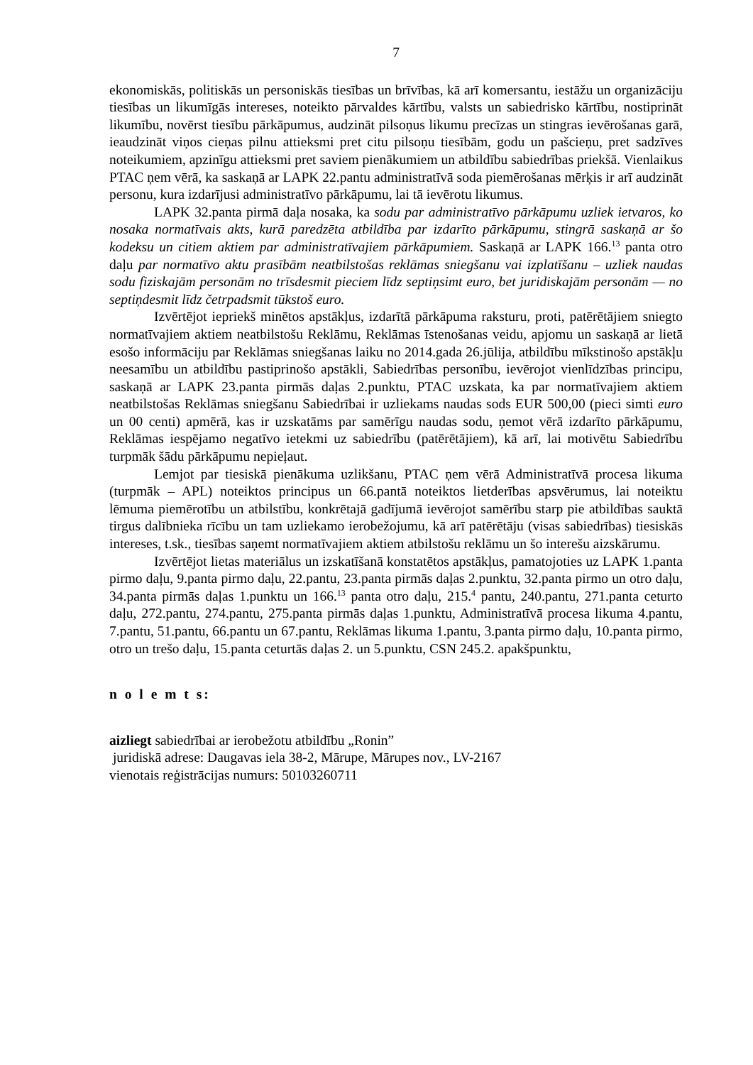7
ekonomiskās, politiskās un personiskās tiesības un brīvības, kā arī komersantu, iestāžu un organizāciju tiesības un likumīgās intereses, noteikto pārvaldes kārtību, valsts un sabiedrisko kārtību, nostiprināt likumību, novērst tiesību pārkāpumus, audzināt pilsoņus likumu precīzas un stingras ievērošanas garā, ieaudzināt viņos cieņas pilnu attieksmi pret citu pilsoņu tiesībām, godu un pašcieņu, pret sadzīves noteikumiem, apzinīgu attieksmi pret saviem pienākumiem un atbildību sabiedrības priekšā. Vienlaikus PTAC ņem vērā, ka saskaņā ar LAPK 22.pantu administratīvā soda piemērošanas mērķis ir arī audzināt personu, kura izdarījusi administratīvo pārkāpumu, lai tā ievērotu likumus.
LAPK 32.panta pirmā daļa nosaka, ka sodu par administratīvo pārkāpumu uzliek ietvaros, ko nosaka normatīvais akts, kurā paredzēta atbildība par izdarīto pārkāpumu, stingrā saskaņā ar šo kodeksu un citiem aktiem par administratīvajiem pārkāpumiem. Saskaņā ar LAPK 166.<sup>13</sup> panta otro daļu par normatīvo aktu prasībām neatbilstošas reklāmas sniegšanu vai izplatīšanu – uzliek naudas sodu fiziskajām personām no trīsdesmit pieciem līdz septiņsimt euro, bet juridiskajām personām — no septiņdesmit līdz četrpadsmit tūkstoš euro.
Izvērtējot iepriekš minētos apstākļus, izdarītā pārkāpuma raksturu, proti, patērētājiem sniegto normatīvajiem aktiem neatbilstošu Reklāmu, Reklāmas īstenošanas veidu, apjomu un saskaņā ar lietā esošo informāciju par Reklāmas sniegšanas laiku no 2014.gada 26.jūlija, atbildību mīkstinošo apstākļu neesamību un atbildību pastiprinošo apstākli, Sabiedrības personību, ievērojot vienlīdzības principu, saskaņā ar LAPK 23.panta pirmās daļas 2.punktu, PTAC uzskata, ka par normatīvajiem aktiem neatbilstošas Reklāmas sniegšanu Sabiedrībai ir uzliekams naudas sods EUR 500,00 (pieci simti euro un 00 centi) apmērā, kas ir uzskatāms par samērīgu naudas sodu, ņemot vērā izdarīto pārkāpumu, Reklāmas iespējamo negatīvo ietekmi uz sabiedrību (patērētājiem), kā arī, lai motivētu Sabiedrību turpmāk šādu pārkāpumu nepieļaut.
Lemjot par tiesiskā pienākuma uzlikšanu, PTAC ņem vērā Administratīvā procesa likuma (turpmāk – APL) noteiktos principus un 66.pantā noteiktos lietderības apsvērumus, lai noteiktu lēmuma piemērotību un atbilstību, konkrētajā gadījumā ievērojot samērību starp pie atbildības sauktā tirgus dalībnieka rīcību un tam uzliekamo ierobežojumu, kā arī patērētāju (visas sabiedrības) tiesiskās intereses, t.sk., tiesības saņemt normatīvajiem aktiem atbilstošu reklāmu un šo interešu aizskārumu.
Izvērtējot lietas materiālus un izskatīšanā konstatētos apstākļus, pamatojoties uz LAPK 1.panta pirmo daļu, 9.panta pirmo daļu, 22.pantu, 23.panta pirmās daļas 2.punktu, 32.panta pirmo un otro daļu, 34.panta pirmās daļas 1.punktu un 166.<sup>13</sup> panta otro daļu, 215.<sup>4</sup> pantu, 240.pantu, 271.panta ceturto daļu, 272.pantu, 274.pantu, 275.panta pirmās daļas 1.punktu, Administratīvā procesa likuma 4.pantu, 7.pantu, 51.pantu, 66.pantu un 67.pantu, Reklāmas likuma 1.pantu, 3.panta pirmo daļu, 10.panta pirmo, otro un trešo daļu, 15.panta ceturtās daļas 2. un 5.punktu, CSN 245.2. apakšpunktu,
n o l e m t s:
aizliegt sabiedrībai ar ierobežotu atbildību „Ronin”
juridiskā adrese: Daugavas iela 38-2, Mārupe, Mārupes nov., LV-2167
vienotais reģistrācijas numurs: 50103260711